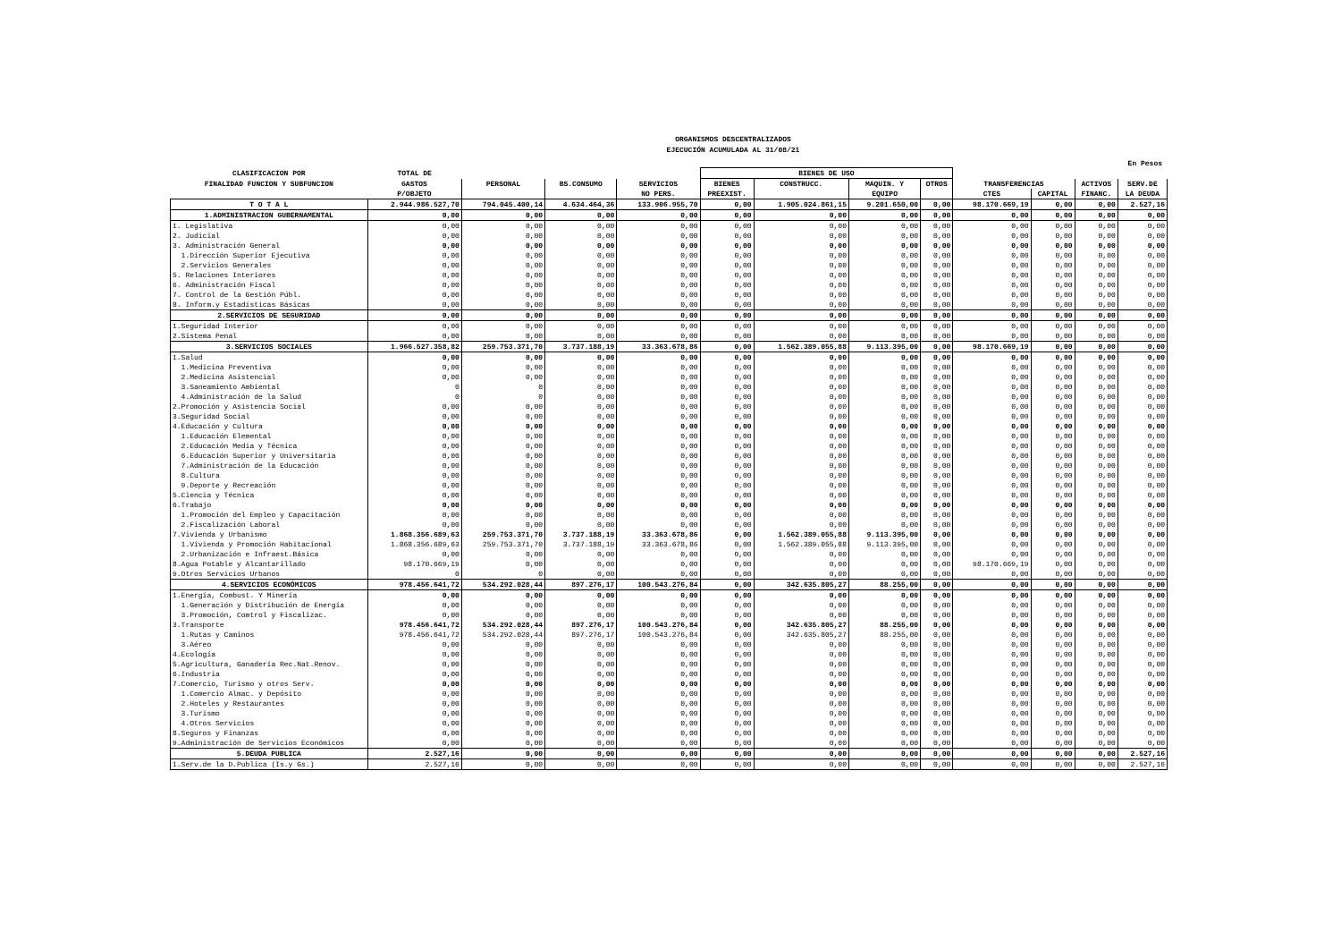ORGANISMOS DESCENTRALIZADOS
EJECUCIÓN ACUMULADA AL 31/08/21
En Pesos
| CLASIFICACION POR | TOTAL DE | | | | BIENES DE USO | | | | | | | |
| --- | --- | --- | --- | --- | --- | --- | --- | --- | --- | --- | --- | --- |
| FINALIDAD FUNCION Y SUBFUNCION | GASTOS | PERSONAL | BS.CONSUMO | SERVICIOS | BIENES | CONSTRUCC. | MAQUIN. Y | OTROS | TRANSFERENCIAS | | ACTIVOS | SERV.DE |
| | P/OBJETO | | | NO PERS. | PREEXIST. | | EQUIPO | | CTES | CAPITAL | FINANC. | LA DEUDA |
| T O T A L | 2.944.986.527,70 | 794.045.400,14 | 4.634.464,36 | 133.906.955,70 | 0,00 | 1.905.024.861,15 | 9.201.650,00 | 0,00 | 98.170.669,19 | 0,00 | 0,00 | 2.527,16 |
| 1.ADMINISTRACION GUBERNAMENTAL | 0,00 | 0,00 | 0,00 | 0,00 | 0,00 | 0,00 | 0,00 | 0,00 | 0,00 | 0,00 | 0,00 | 0,00 |
| 1. Legislativa | 0,00 | 0,00 | 0,00 | 0,00 | 0,00 | 0,00 | 0,00 | 0,00 | 0,00 | 0,00 | 0,00 | 0,00 |
| 2. Judicial | 0,00 | 0,00 | 0,00 | 0,00 | 0,00 | 0,00 | 0,00 | 0,00 | 0,00 | 0,00 | 0,00 | 0,00 |
| 3. Administración General | 0,00 | 0,00 | 0,00 | 0,00 | 0,00 | 0,00 | 0,00 | 0,00 | 0,00 | 0,00 | 0,00 | 0,00 |
| 1.Dirección Superior Ejecutiva | 0,00 | 0,00 | 0,00 | 0,00 | 0,00 | 0,00 | 0,00 | 0,00 | 0,00 | 0,00 | 0,00 | 0,00 |
| 2.Servicios Generales | 0,00 | 0,00 | 0,00 | 0,00 | 0,00 | 0,00 | 0,00 | 0,00 | 0,00 | 0,00 | 0,00 | 0,00 |
| 5. Relaciones Interiores | 0,00 | 0,00 | 0,00 | 0,00 | 0,00 | 0,00 | 0,00 | 0,00 | 0,00 | 0,00 | 0,00 | 0,00 |
| 6. Administración Fiscal | 0,00 | 0,00 | 0,00 | 0,00 | 0,00 | 0,00 | 0,00 | 0,00 | 0,00 | 0,00 | 0,00 | 0,00 |
| 7. Control de la Gestión Públ. | 0,00 | 0,00 | 0,00 | 0,00 | 0,00 | 0,00 | 0,00 | 0,00 | 0,00 | 0,00 | 0,00 | 0,00 |
| 8. Inform.y Estadísticas Básicas | 0,00 | 0,00 | 0,00 | 0,00 | 0,00 | 0,00 | 0,00 | 0,00 | 0,00 | 0,00 | 0,00 | 0,00 |
| 2.SERVICIOS DE SEGURIDAD | 0,00 | 0,00 | 0,00 | 0,00 | 0,00 | 0,00 | 0,00 | 0,00 | 0,00 | 0,00 | 0,00 | 0,00 |
| 1.Seguridad Interior | 0,00 | 0,00 | 0,00 | 0,00 | 0,00 | 0,00 | 0,00 | 0,00 | 0,00 | 0,00 | 0,00 | 0,00 |
| 2.Sistema Penal | 0,00 | 0,00 | 0,00 | 0,00 | 0,00 | 0,00 | 0,00 | 0,00 | 0,00 | 0,00 | 0,00 | 0,00 |
| 3.SERVICIOS SOCIALES | 1.966.527.358,82 | 259.753.371,70 | 3.737.188,19 | 33.363.678,86 | 0,00 | 1.562.389.055,88 | 9.113.395,00 | 0,00 | 98.170.669,19 | 0,00 | 0,00 | 0,00 |
| 1.Salud | 0,00 | 0,00 | 0,00 | 0,00 | 0,00 | 0,00 | 0,00 | 0,00 | 0,00 | 0,00 | 0,00 | 0,00 |
| 1.Medicina Preventiva | 0,00 | 0,00 | 0,00 | 0,00 | 0,00 | 0,00 | 0,00 | 0,00 | 0,00 | 0,00 | 0,00 | 0,00 |
| 2.Medicina Asistencial | 0,00 | 0,00 | 0,00 | 0,00 | 0,00 | 0,00 | 0,00 | 0,00 | 0,00 | 0,00 | 0,00 | 0,00 |
| 3.Saneamiento Ambiental | 0 | 0 | 0,00 | 0,00 | 0,00 | 0,00 | 0,00 | 0,00 | 0,00 | 0,00 | 0,00 | 0,00 |
| 4.Administración de la Salud | 0 | 0 | 0,00 | 0,00 | 0,00 | 0,00 | 0,00 | 0,00 | 0,00 | 0,00 | 0,00 | 0,00 |
| 2.Promoción y Asistencia Social | 0,00 | 0,00 | 0,00 | 0,00 | 0,00 | 0,00 | 0,00 | 0,00 | 0,00 | 0,00 | 0,00 | 0,00 |
| 3.Seguridad Social | 0,00 | 0,00 | 0,00 | 0,00 | 0,00 | 0,00 | 0,00 | 0,00 | 0,00 | 0,00 | 0,00 | 0,00 |
| 4.Educación y Cultura | 0,00 | 0,00 | 0,00 | 0,00 | 0,00 | 0,00 | 0,00 | 0,00 | 0,00 | 0,00 | 0,00 | 0,00 |
| 1.Educación Elemental | 0,00 | 0,00 | 0,00 | 0,00 | 0,00 | 0,00 | 0,00 | 0,00 | 0,00 | 0,00 | 0,00 | 0,00 |
| 2.Educación Media y Técnica | 0,00 | 0,00 | 0,00 | 0,00 | 0,00 | 0,00 | 0,00 | 0,00 | 0,00 | 0,00 | 0,00 | 0,00 |
| 6.Educación Superior y Universitaria | 0,00 | 0,00 | 0,00 | 0,00 | 0,00 | 0,00 | 0,00 | 0,00 | 0,00 | 0,00 | 0,00 | 0,00 |
| 7.Administración de la Educación | 0,00 | 0,00 | 0,00 | 0,00 | 0,00 | 0,00 | 0,00 | 0,00 | 0,00 | 0,00 | 0,00 | 0,00 |
| 8.Cultura | 0,00 | 0,00 | 0,00 | 0,00 | 0,00 | 0,00 | 0,00 | 0,00 | 0,00 | 0,00 | 0,00 | 0,00 |
| 9.Deporte y Recreación | 0,00 | 0,00 | 0,00 | 0,00 | 0,00 | 0,00 | 0,00 | 0,00 | 0,00 | 0,00 | 0,00 | 0,00 |
| 5.Ciencia y Técnica | 0,00 | 0,00 | 0,00 | 0,00 | 0,00 | 0,00 | 0,00 | 0,00 | 0,00 | 0,00 | 0,00 | 0,00 |
| 6.Trabajo | 0,00 | 0,00 | 0,00 | 0,00 | 0,00 | 0,00 | 0,00 | 0,00 | 0,00 | 0,00 | 0,00 | 0,00 |
| 1.Promoción del Empleo y Capacitación | 0,00 | 0,00 | 0,00 | 0,00 | 0,00 | 0,00 | 0,00 | 0,00 | 0,00 | 0,00 | 0,00 | 0,00 |
| 2.Fiscalización Laboral | 0,00 | 0,00 | 0,00 | 0,00 | 0,00 | 0,00 | 0,00 | 0,00 | 0,00 | 0,00 | 0,00 | 0,00 |
| 7.Vivienda y Urbanismo | 1.868.356.689,63 | 259.753.371,70 | 3.737.188,19 | 33.363.678,86 | 0,00 | 1.562.389.055,88 | 9.113.395,00 | 0,00 | 0,00 | 0,00 | 0,00 | 0,00 |
| 1.Vivienda y Promoción Habitacional | 1.868.356.689,63 | 259.753.371,70 | 3.737.188,19 | 33.363.678,86 | 0,00 | 1.562.389.055,88 | 9.113.395,00 | 0,00 | 0,00 | 0,00 | 0,00 | 0,00 |
| 2.Urbanización e Infraest.Básica | 0,00 | 0,00 | 0,00 | 0,00 | 0,00 | 0,00 | 0,00 | 0,00 | 0,00 | 0,00 | 0,00 | 0,00 |
| 8.Agua Potable y Alcantarillado | 98.170.669,19 | 0,00 | 0,00 | 0,00 | 0,00 | 0,00 | 0,00 | 0,00 | 98.170.669,19 | 0,00 | 0,00 | 0,00 |
| 9.Otros Servicios Urbanos | 0 | 0 | 0,00 | 0,00 | 0,00 | 0,00 | 0,00 | 0,00 | 0,00 | 0,00 | 0,00 | 0,00 |
| 4.SERVICIOS ECONÓMICOS | 978.456.641,72 | 534.292.028,44 | 897.276,17 | 100.543.276,84 | 0,00 | 342.635.805,27 | 88.255,00 | 0,00 | 0,00 | 0,00 | 0,00 | 0,00 |
| 1.Energía, Combust. Y Minería | 0,00 | 0,00 | 0,00 | 0,00 | 0,00 | 0,00 | 0,00 | 0,00 | 0,00 | 0,00 | 0,00 | 0,00 |
| 1.Generación y Distribución de Energía | 0,00 | 0,00 | 0,00 | 0,00 | 0,00 | 0,00 | 0,00 | 0,00 | 0,00 | 0,00 | 0,00 | 0,00 |
| 3.Promoción, Comtrol y Fiscalizac. | 0,00 | 0,00 | 0,00 | 0,00 | 0,00 | 0,00 | 0,00 | 0,00 | 0,00 | 0,00 | 0,00 | 0,00 |
| 3.Transporte | 978.456.641,72 | 534.292.028,44 | 897.276,17 | 100.543.276,84 | 0,00 | 342.635.805,27 | 88.255,00 | 0,00 | 0,00 | 0,00 | 0,00 | 0,00 |
| 1.Rutas y Caminos | 978.456.641,72 | 534.292.028,44 | 897.276,17 | 100.543.276,84 | 0,00 | 342.635.805,27 | 88.255,00 | 0,00 | 0,00 | 0,00 | 0,00 | 0,00 |
| 3.Aéreo | 0,00 | 0,00 | 0,00 | 0,00 | 0,00 | 0,00 | 0,00 | 0,00 | 0,00 | 0,00 | 0,00 | 0,00 |
| 4.Ecología | 0,00 | 0,00 | 0,00 | 0,00 | 0,00 | 0,00 | 0,00 | 0,00 | 0,00 | 0,00 | 0,00 | 0,00 |
| 5.Agricultura, Ganadería Rec.Nat.Renov. | 0,00 | 0,00 | 0,00 | 0,00 | 0,00 | 0,00 | 0,00 | 0,00 | 0,00 | 0,00 | 0,00 | 0,00 |
| 6.Industria | 0,00 | 0,00 | 0,00 | 0,00 | 0,00 | 0,00 | 0,00 | 0,00 | 0,00 | 0,00 | 0,00 | 0,00 |
| 7.Comercio, Turismo y otros Serv. | 0,00 | 0,00 | 0,00 | 0,00 | 0,00 | 0,00 | 0,00 | 0,00 | 0,00 | 0,00 | 0,00 | 0,00 |
| 1.Comercio Almac. y Depósito | 0,00 | 0,00 | 0,00 | 0,00 | 0,00 | 0,00 | 0,00 | 0,00 | 0,00 | 0,00 | 0,00 | 0,00 |
| 2.Hoteles y Restaurantes | 0,00 | 0,00 | 0,00 | 0,00 | 0,00 | 0,00 | 0,00 | 0,00 | 0,00 | 0,00 | 0,00 | 0,00 |
| 3.Turismo | 0,00 | 0,00 | 0,00 | 0,00 | 0,00 | 0,00 | 0,00 | 0,00 | 0,00 | 0,00 | 0,00 | 0,00 |
| 4.Otros Servicios | 0,00 | 0,00 | 0,00 | 0,00 | 0,00 | 0,00 | 0,00 | 0,00 | 0,00 | 0,00 | 0,00 | 0,00 |
| 8.Seguros y Finanzas | 0,00 | 0,00 | 0,00 | 0,00 | 0,00 | 0,00 | 0,00 | 0,00 | 0,00 | 0,00 | 0,00 | 0,00 |
| 9.Administración de Servicios Económicos | 0,00 | 0,00 | 0,00 | 0,00 | 0,00 | 0,00 | 0,00 | 0,00 | 0,00 | 0,00 | 0,00 | 0,00 |
| 5.DEUDA PUBLICA | 2.527,16 | 0,00 | 0,00 | 0,00 | 0,00 | 0,00 | 0,00 | 0,00 | 0,00 | 0,00 | 0,00 | 2.527,16 |
| 1.Serv.de la D.Publica (Is.y Gs.) | 2.527,16 | 0,00 | 0,00 | 0,00 | 0,00 | 0,00 | 0,00 | 0,00 | 0,00 | 0,00 | 0,00 | 2.527,16 |